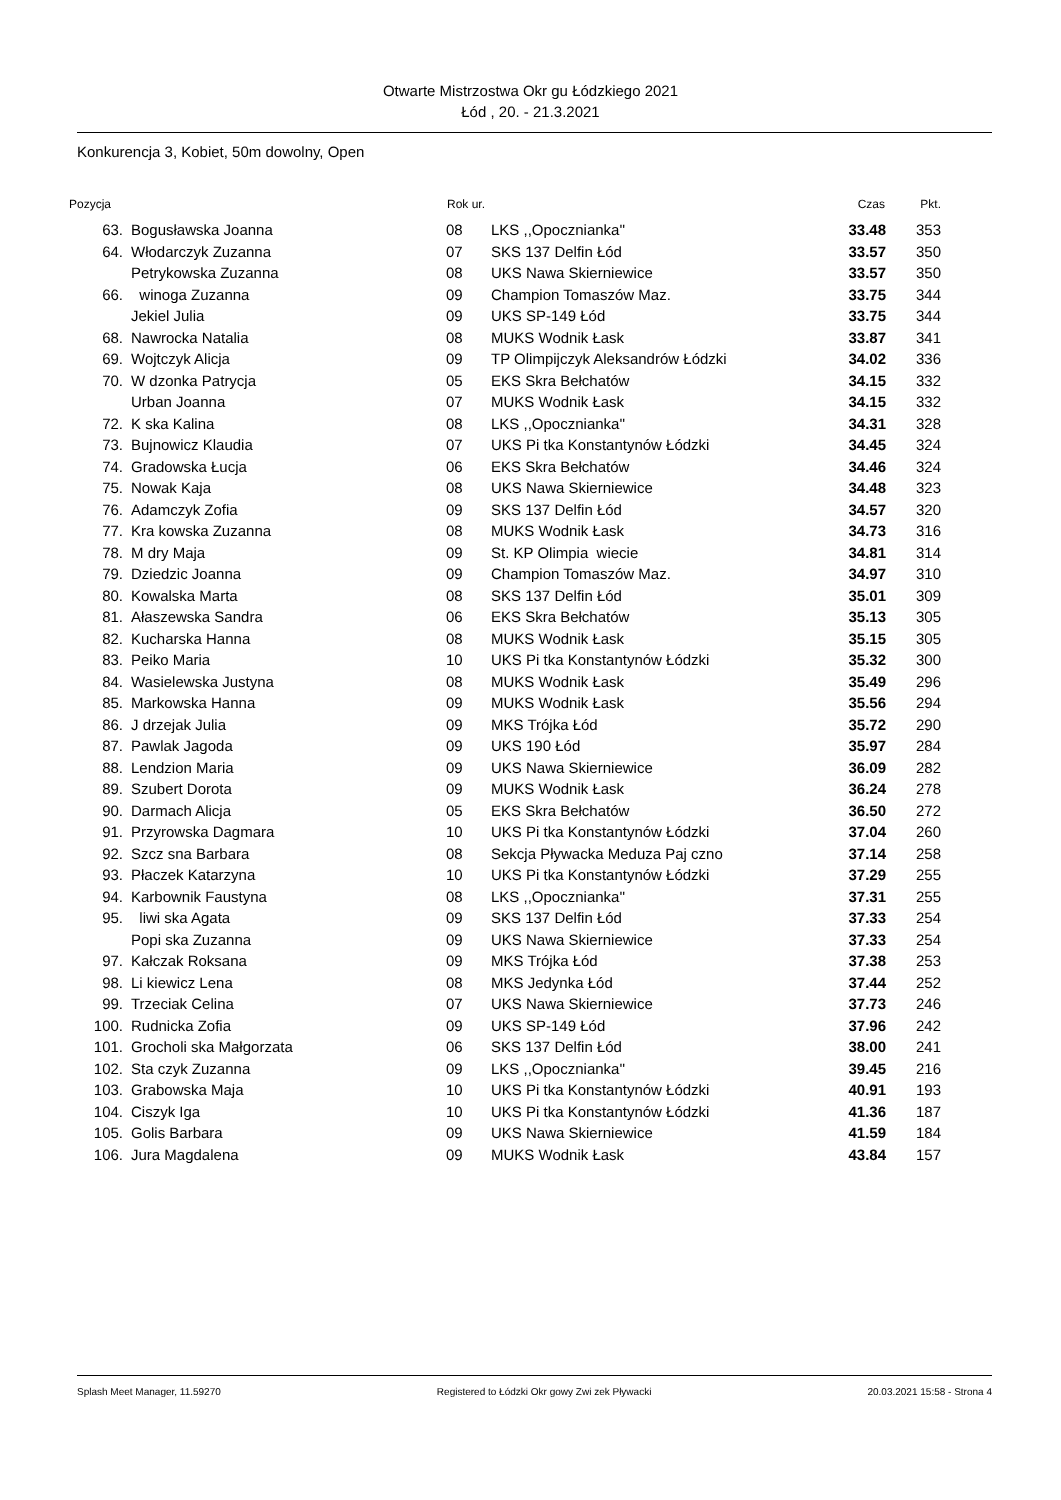Otwarte Mistrzostwa Okr gu Łódzkiego 2021
Łód , 20. - 21.3.2021
Konkurencja 3, Kobiet, 50m dowolny, Open
| Pozycja | | Rok ur. | | Czas | Pkt. |
| --- | --- | --- | --- | --- | --- |
| 63. | Bogusławska Joanna | 08 | LKS ,,Opocznianka'' | 33.48 | 353 |
| 64. | Włodarczyk Zuzanna | 07 | SKS 137 Delfin Łód | 33.57 | 350 |
| | Petrykowska Zuzanna | 08 | UKS Nawa Skierniewice | 33.57 | 350 |
| 66. | winoga Zuzanna | 09 | Champion Tomaszów Maz. | 33.75 | 344 |
| | Jekiel Julia | 09 | UKS SP-149 Łód | 33.75 | 344 |
| 68. | Nawrocka Natalia | 08 | MUKS Wodnik Łask | 33.87 | 341 |
| 69. | Wojtczyk Alicja | 09 | TP Olimpijczyk Aleksandrów Łódzki | 34.02 | 336 |
| 70. | W dzonka Patrycja | 05 | EKS Skra Bełchatów | 34.15 | 332 |
| | Urban Joanna | 07 | MUKS Wodnik Łask | 34.15 | 332 |
| 72. | K ska Kalina | 08 | LKS ,,Opocznianka'' | 34.31 | 328 |
| 73. | Bujnowicz Klaudia | 07 | UKS Pi tka Konstantynów Łódzki | 34.45 | 324 |
| 74. | Gradowska Łucja | 06 | EKS Skra Bełchatów | 34.46 | 324 |
| 75. | Nowak Kaja | 08 | UKS Nawa Skierniewice | 34.48 | 323 |
| 76. | Adamczyk Zofia | 09 | SKS 137 Delfin Łód | 34.57 | 320 |
| 77. | Kra kowska Zuzanna | 08 | MUKS Wodnik Łask | 34.73 | 316 |
| 78. | M dry Maja | 09 | St. KP Olimpia wiecie | 34.81 | 314 |
| 79. | Dziedzic Joanna | 09 | Champion Tomaszów Maz. | 34.97 | 310 |
| 80. | Kowalska Marta | 08 | SKS 137 Delfin Łód | 35.01 | 309 |
| 81. | Ałaszewska Sandra | 06 | EKS Skra Bełchatów | 35.13 | 305 |
| 82. | Kucharska Hanna | 08 | MUKS Wodnik Łask | 35.15 | 305 |
| 83. | Peiko Maria | 10 | UKS Pi tka Konstantynów Łódzki | 35.32 | 300 |
| 84. | Wasielewska Justyna | 08 | MUKS Wodnik Łask | 35.49 | 296 |
| 85. | Markowska Hanna | 09 | MUKS Wodnik Łask | 35.56 | 294 |
| 86. | J drzejak Julia | 09 | MKS Trójka Łód | 35.72 | 290 |
| 87. | Pawlak Jagoda | 09 | UKS 190 Łód | 35.97 | 284 |
| 88. | Lendzion Maria | 09 | UKS Nawa Skierniewice | 36.09 | 282 |
| 89. | Szubert Dorota | 09 | MUKS Wodnik Łask | 36.24 | 278 |
| 90. | Darmach Alicja | 05 | EKS Skra Bełchatów | 36.50 | 272 |
| 91. | Przyrowska Dagmara | 10 | UKS Pi tka Konstantynów Łódzki | 37.04 | 260 |
| 92. | Szcz sna Barbara | 08 | Sekcja Pływacka Meduza Paj czno | 37.14 | 258 |
| 93. | Płaczek Katarzyna | 10 | UKS Pi tka Konstantynów Łódzki | 37.29 | 255 |
| 94. | Karbownik Faustyna | 08 | LKS ,,Opocznianka'' | 37.31 | 255 |
| 95. | liwi ska Agata | 09 | SKS 137 Delfin Łód | 37.33 | 254 |
| | Popi ska Zuzanna | 09 | UKS Nawa Skierniewice | 37.33 | 254 |
| 97. | Kałczak Roksana | 09 | MKS Trójka Łód | 37.38 | 253 |
| 98. | Li kiewicz Lena | 08 | MKS Jedynka Łód | 37.44 | 252 |
| 99. | Trzeciak Celina | 07 | UKS Nawa Skierniewice | 37.73 | 246 |
| 100. | Rudnicka Zofia | 09 | UKS SP-149 Łód | 37.96 | 242 |
| 101. | Grocholi ska Małgorzata | 06 | SKS 137 Delfin Łód | 38.00 | 241 |
| 102. | Sta czyk Zuzanna | 09 | LKS ,,Opocznianka'' | 39.45 | 216 |
| 103. | Grabowska Maja | 10 | UKS Pi tka Konstantynów Łódzki | 40.91 | 193 |
| 104. | Ciszyk Iga | 10 | UKS Pi tka Konstantynów Łódzki | 41.36 | 187 |
| 105. | Golis Barbara | 09 | UKS Nawa Skierniewice | 41.59 | 184 |
| 106. | Jura Magdalena | 09 | MUKS Wodnik Łask | 43.84 | 157 |
Splash Meet Manager, 11.59270 Registered to Łódzki Okr gowy Zwi zek Pływacki 20.03.2021 15:58 - Strona 4